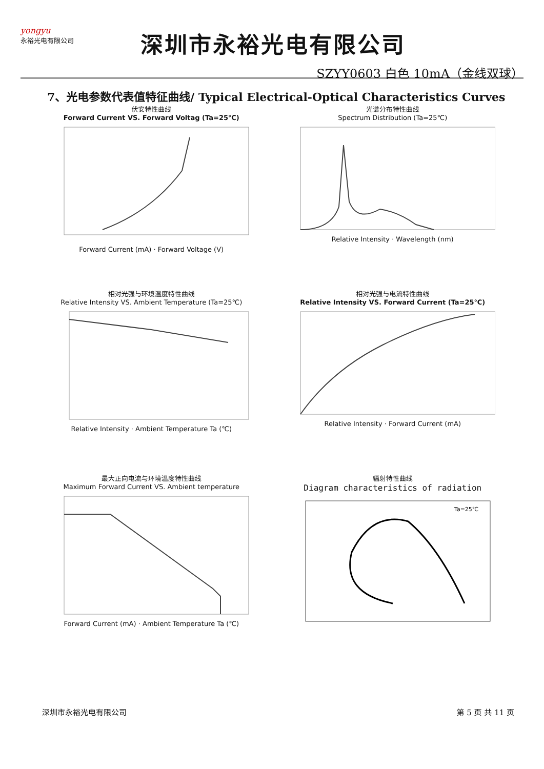yongyu
永裕光电有限公司
深圳市永裕光电有限公司
SZYY0603 白色 10mA（金线双球）
7、光电参数代表值特征曲线/ Typical Electrical-Optical Characteristics Curves
伏安特性曲线
Forward Current VS. Forward Voltag (Ta=25℃)
Forward Current (mA) · Forward Voltage (V)
光谱分布特性曲线
Spectrum Distribution (Ta=25℃)
Relative Intensity · Wavelength (nm)
相对光强与环境温度特性曲线
Relative Intensity VS. Ambient Temperature (Ta=25℃)
Relative Intensity · Ambient Temperature Ta (℃)
相对光强与电流特性曲线
Relative Intensity VS. Forward Current (Ta=25℃)
Relative Intensity · Forward Current (mA)
最大正向电流与环境温度特性曲线
Maximum Forward Current VS. Ambient temperature
Forward Current (mA) · Ambient Temperature Ta (℃)
辐射特性曲线
Diagram characteristics of radiation
Ta=25℃
深圳市永裕光电有限公司 第 5 页 共 11 页